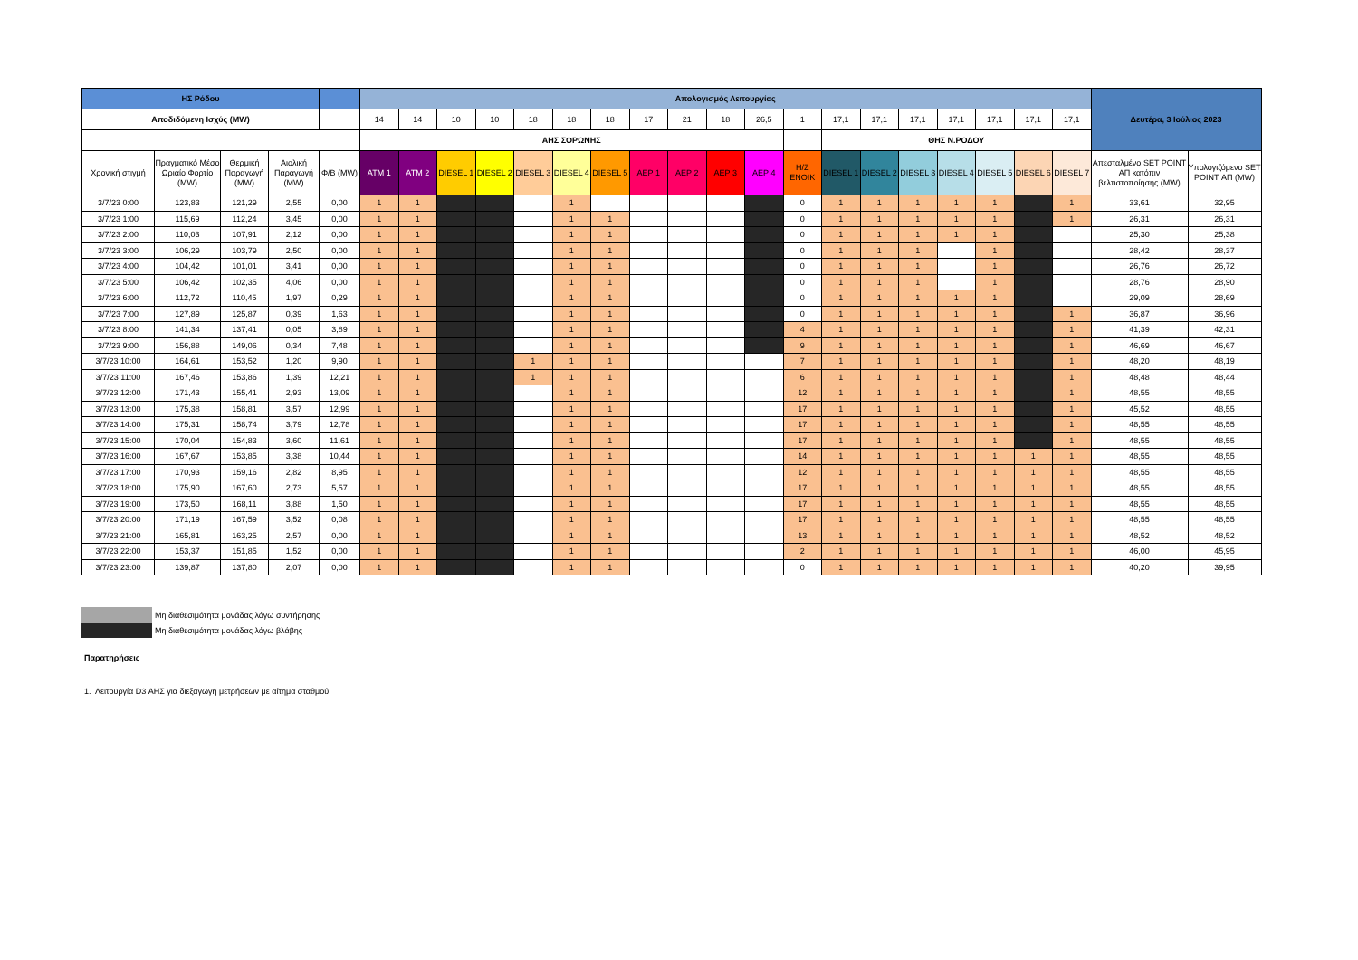| ΗΣ Ρόδου | | | | | Απολογισμός Λειτουργίας | | | | | | | | | | | | | | | | | | | Δευτέρα, 3 Ιούλιος 2023 | |
| --- | --- | --- | --- | --- | --- | --- | --- | --- | --- | --- | --- | --- | --- | --- | --- | --- | --- | --- | --- | --- | --- | --- | --- | --- | --- |
| Αποδιδόμενη Ισχύς (MW) | | | | | 14 | 14 | 10 | 10 | 18 | 18 | 18 | 17 | 21 | 18 | 26,5 | 1 | 17,1 | 17,1 | 17,1 | 17,1 | 17,1 | 17,1 | 17,1 | | |
| | | | | | ΑΗΣ ΣΟΡΩΝΗΣ | | | | | | | | | | | | ΘΗΣ Ν.ΡΟΔΟΥ | | | | | | | | |
| Χρονική στιγμή | Πραγματικό Μέσο Ωριαίο Φορτίο (MW) | Θερμική Παραγωγή (MW) | Αιολική Παραγωγή (MW) | Φ/Β (MW) | ATM 1 | ATM 2 | DIESEL 1 | DIESEL 2 | DIESEL 3 | DIESEL 4 | DIESEL 5 | ΑΕΡ 1 | ΑΕΡ 2 | ΑΕΡ 3 | ΑΕΡ 4 | Η/Ζ ΕΝΟΙΚ | DIESEL 1 | DIESEL 2 | DIESEL 3 | DIESEL 4 | DIESEL 5 | DIESEL 6 | DIESEL 7 | Απεσταλμένο SET POINT ΑΠ κατόπιν βελτιστοποίησης (MW) | Υπολογιζόμενο SET POINT ΑΠ (MW) |
| 3/7/23 0:00 | 123,83 | 121,29 | 2,55 | 0,00 | 1 | 1 | | | | 1 | | | | | | 0 | 1 | 1 | 1 | 1 | 1 | | 1 | 33,61 | 32,95 |
| 3/7/23 1:00 | 115,69 | 112,24 | 3,45 | 0,00 | 1 | 1 | | | | 1 | 1 | | | | | 0 | 1 | 1 | 1 | 1 | 1 | | 1 | 26,31 | 26,31 |
| 3/7/23 2:00 | 110,03 | 107,91 | 2,12 | 0,00 | 1 | 1 | | | | 1 | 1 | | | | | 0 | 1 | 1 | 1 | 1 | 1 | | | 25,30 | 25,38 |
| 3/7/23 3:00 | 106,29 | 103,79 | 2,50 | 0,00 | 1 | 1 | | | | 1 | 1 | | | | | 0 | 1 | 1 | 1 | | 1 | | | 28,42 | 28,37 |
| 3/7/23 4:00 | 104,42 | 101,01 | 3,41 | 0,00 | 1 | 1 | | | | 1 | 1 | | | | | 0 | 1 | 1 | 1 | | 1 | | | 26,76 | 26,72 |
| 3/7/23 5:00 | 106,42 | 102,35 | 4,06 | 0,00 | 1 | 1 | | | | 1 | 1 | | | | | 0 | 1 | 1 | 1 | | 1 | | | 28,76 | 28,90 |
| 3/7/23 6:00 | 112,72 | 110,45 | 1,97 | 0,29 | 1 | 1 | | | | 1 | 1 | | | | | 0 | 1 | 1 | 1 | 1 | 1 | | | 29,09 | 28,69 |
| 3/7/23 7:00 | 127,89 | 125,87 | 0,39 | 1,63 | 1 | 1 | | | | 1 | 1 | | | | | 0 | 1 | 1 | 1 | 1 | 1 | | 1 | 36,87 | 36,96 |
| 3/7/23 8:00 | 141,34 | 137,41 | 0,05 | 3,89 | 1 | 1 | | | | 1 | 1 | | | | | 4 | 1 | 1 | 1 | 1 | 1 | | 1 | 41,39 | 42,31 |
| 3/7/23 9:00 | 156,88 | 149,06 | 0,34 | 7,48 | 1 | 1 | | | | 1 | 1 | | | | | 9 | 1 | 1 | 1 | 1 | 1 | | 1 | 46,69 | 46,67 |
| 3/7/23 10:00 | 164,61 | 153,52 | 1,20 | 9,90 | 1 | 1 | | | 1 | 1 | 1 | | | | | 7 | 1 | 1 | 1 | 1 | 1 | | 1 | 48,20 | 48,19 |
| 3/7/23 11:00 | 167,46 | 153,86 | 1,39 | 12,21 | 1 | 1 | | | 1 | 1 | 1 | | | | | 6 | 1 | 1 | 1 | 1 | 1 | | 1 | 48,48 | 48,44 |
| 3/7/23 12:00 | 171,43 | 155,41 | 2,93 | 13,09 | 1 | 1 | | | | 1 | 1 | | | | | 12 | 1 | 1 | 1 | 1 | 1 | | 1 | 48,55 | 48,55 |
| 3/7/23 13:00 | 175,38 | 158,81 | 3,57 | 12,99 | 1 | 1 | | | | 1 | 1 | | | | | 17 | 1 | 1 | 1 | 1 | 1 | | 1 | 45,52 | 48,55 |
| 3/7/23 14:00 | 175,31 | 158,74 | 3,79 | 12,78 | 1 | 1 | | | | 1 | 1 | | | | | 17 | 1 | 1 | 1 | 1 | 1 | | 1 | 48,55 | 48,55 |
| 3/7/23 15:00 | 170,04 | 154,83 | 3,60 | 11,61 | 1 | 1 | | | | 1 | 1 | | | | | 17 | 1 | 1 | 1 | 1 | 1 | | 1 | 48,55 | 48,55 |
| 3/7/23 16:00 | 167,67 | 153,85 | 3,38 | 10,44 | 1 | 1 | | | | 1 | 1 | | | | | 14 | 1 | 1 | 1 | 1 | 1 | 1 | 1 | 48,55 | 48,55 |
| 3/7/23 17:00 | 170,93 | 159,16 | 2,82 | 8,95 | 1 | 1 | | | | 1 | 1 | | | | | 12 | 1 | 1 | 1 | 1 | 1 | 1 | 1 | 48,55 | 48,55 |
| 3/7/23 18:00 | 175,90 | 167,60 | 2,73 | 5,57 | 1 | 1 | | | | 1 | 1 | | | | | 17 | 1 | 1 | 1 | 1 | 1 | 1 | 1 | 48,55 | 48,55 |
| 3/7/23 19:00 | 173,50 | 168,11 | 3,88 | 1,50 | 1 | 1 | | | | 1 | 1 | | | | | 17 | 1 | 1 | 1 | 1 | 1 | 1 | 1 | 48,55 | 48,55 |
| 3/7/23 20:00 | 171,19 | 167,59 | 3,52 | 0,08 | 1 | 1 | | | | 1 | 1 | | | | | 17 | 1 | 1 | 1 | 1 | 1 | 1 | 1 | 48,55 | 48,55 |
| 3/7/23 21:00 | 165,81 | 163,25 | 2,57 | 0,00 | 1 | 1 | | | | 1 | 1 | | | | | 13 | 1 | 1 | 1 | 1 | 1 | 1 | 1 | 48,52 | 48,52 |
| 3/7/23 22:00 | 153,37 | 151,85 | 1,52 | 0,00 | 1 | 1 | | | | 1 | 1 | | | | | 2 | 1 | 1 | 1 | 1 | 1 | 1 | 1 | 46,00 | 45,95 |
| 3/7/23 23:00 | 139,87 | 137,80 | 2,07 | 0,00 | 1 | 1 | | | | 1 | 1 | | | | | 0 | 1 | 1 | 1 | 1 | 1 | 1 | 1 | 40,20 | 39,95 |
Μη διαθεσιμότητα μονάδας λόγω συντήρησης
Μη διαθεσιμότητα μονάδας λόγω βλάβης
Παρατηρήσεις
1. Λειτουργία D3 ΑΗΣ για διεξαγωγή μετρήσεων με αίτημα σταθμού